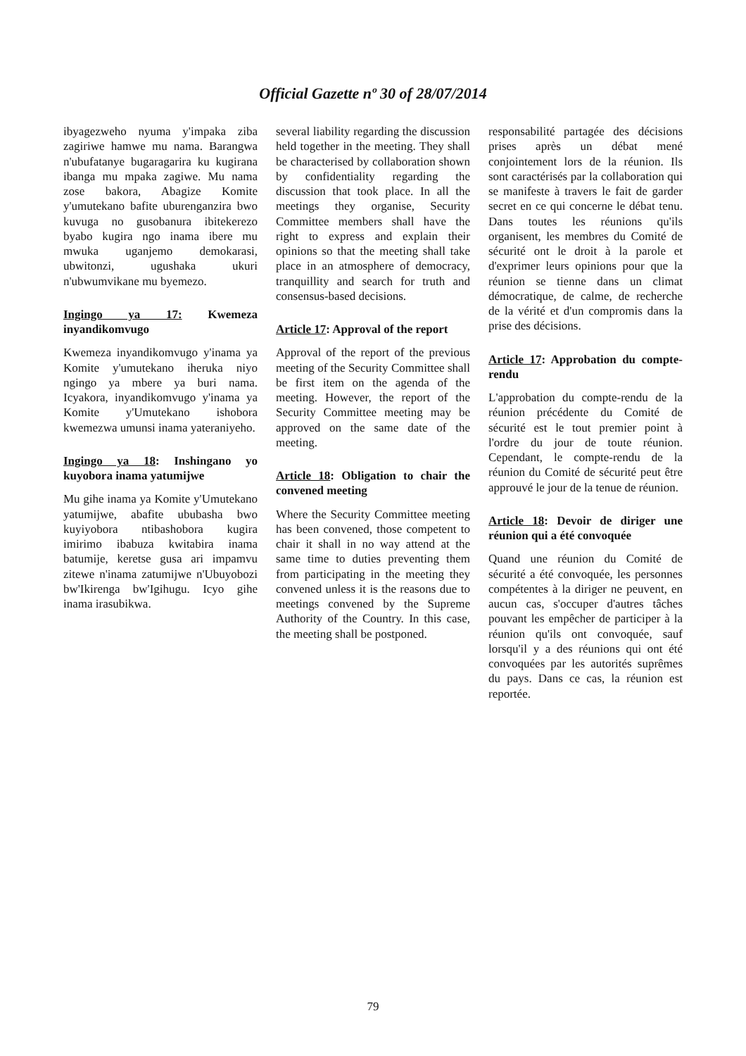Official Gazette nº 30 of 28/07/2014
ibyagezweho nyuma y'impaka ziba zagiriwe hamwe mu nama. Barangwa n'ubufatanye bugaragarira ku kugirana ibanga mu mpaka zagiwe. Mu nama zose bakora, Abagize Komite y'umutekano bafite uburenganzira bwo kuvuga no gusobanura ibitekerezo byabo kugira ngo inama ibere mu mwuka uganjemo demokarasi, ubwitonzi, ugushaka ukuri n'ubwumvikane mu byemezo.
Ingingo ya 17: Kwemeza inyandikomvugo
Kwemeza inyandikomvugo y'inama ya Komite y'umutekano iheruka niyo ngingo ya mbere ya buri nama. Icyakora, inyandikomvugo y'inama ya Komite y'Umutekano ishobora kwemezwa umunsi inama yateraniyeho.
Ingingo ya 18: Inshingano yo kuyobora inama yatumijwe
Mu gihe inama ya Komite y'Umutekano yatumijwe, abafite ububasha bwo kuyiyobora ntibashobora kugira imirimo ibabuza kwitabira inama batumije, keretse gusa ari impamvu zitewe n'inama zatumijwe n'Ubuyobozi bw'Ikirenga bw'Igihugu. Icyo gihe inama irasubikwa.
several liability regarding the discussion held together in the meeting. They shall be characterised by collaboration shown by confidentiality regarding the discussion that took place. In all the meetings they organise, Security Committee members shall have the right to express and explain their opinions so that the meeting shall take place in an atmosphere of democracy, tranquillity and search for truth and consensus-based decisions.
Article 17: Approval of the report
Approval of the report of the previous meeting of the Security Committee shall be first item on the agenda of the meeting. However, the report of the Security Committee meeting may be approved on the same date of the meeting.
Article 18: Obligation to chair the convened meeting
Where the Security Committee meeting has been convened, those competent to chair it shall in no way attend at the same time to duties preventing them from participating in the meeting they convened unless it is the reasons due to meetings convened by the Supreme Authority of the Country. In this case, the meeting shall be postponed.
responsabilité partagée des décisions prises après un débat mené conjointement lors de la réunion. Ils sont caractérisés par la collaboration qui se manifeste à travers le fait de garder secret en ce qui concerne le débat tenu. Dans toutes les réunions qu'ils organisent, les membres du Comité de sécurité ont le droit à la parole et d'exprimer leurs opinions pour que la réunion se tienne dans un climat démocratique, de calme, de recherche de la vérité et d'un compromis dans la prise des décisions.
Article 17: Approbation du compte-rendu
L'approbation du compte-rendu de la réunion précédente du Comité de sécurité est le tout premier point à l'ordre du jour de toute réunion. Cependant, le compte-rendu de la réunion du Comité de sécurité peut être approuvé le jour de la tenue de réunion.
Article 18: Devoir de diriger une réunion qui a été convoquée
Quand une réunion du Comité de sécurité a été convoquée, les personnes compétentes à la diriger ne peuvent, en aucun cas, s'occuper d'autres tâches pouvant les empêcher de participer à la réunion qu'ils ont convoquée, sauf lorsqu'il y a des réunions qui ont été convoquées par les autorités suprêmes du pays. Dans ce cas, la réunion est reportée.
79